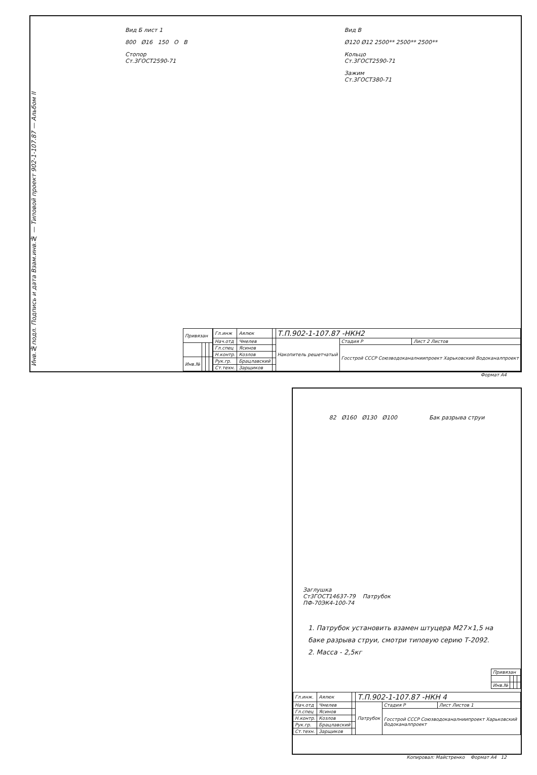Инв.№подл. Подпись и дата Взам.инв.№ — Типовой проект 902-1-107.87 — Альбом II
Вид Б лист 1
800 Ø16 150 О В
Стопор
Ст.3ГОСТ2590-71
Вид В
Ø120 Ø12 2500** 2500** 2500**
Кольцо
Ст.3ГОСТ2590-71
Зажим
Ст.3ГОСТ380-71
| Привязан | | | |
| Инв.№ | | | |
| Гл.инж | Аялюк | | Т.П.902-1-107.87 -НКН2 | | |
| Нач.отд | Чмелев | | Накопитель решетчатый | Стадия Р | Лист 2 Листов |
| Гл.спец | Ясинов | | | Госстрой СССР Союзводоканалниипроект Харьковский Водоканалпроект | |
| Н.контр. | Козлов | | | | |
| Рук.гр. | Брацлавский | | | | |
| Ст.техн. | Зарщиков | | | | |
Формат А4
82 Ø160 Ø130 Ø100 Бак разрыва струи
Заглушка
Ст3ГОСТ14637-79 Патрубок
ПФ-70ЭК4-100-74
1. Патрубок установить взамен штуцера М27×1,5 на баке разрыва струи, смотри типовую серию Т-2092.
2. Масса - 2,5кг
| Привязан | | | |
| Инв.№ | | | |
| Гл.инж. | Аялюк | | Т.П.902-1-107.87 -НКН 4 | | |
| Нач.отд | Чмелев | | Патрубок | Стадия Р | Лист Листов 1 |
| Гл.спец | Ясинов | | | Госстрой СССР Союзводоканалниипроект Харьковский Водоканалпроект | |
| Н.контр. | Козлов | | | | |
| Рук.гр. | Брацлавский | | | | |
| Ст.техн. | Зарщиков | | | | |
Копировал: Майстренко Формат А4 12